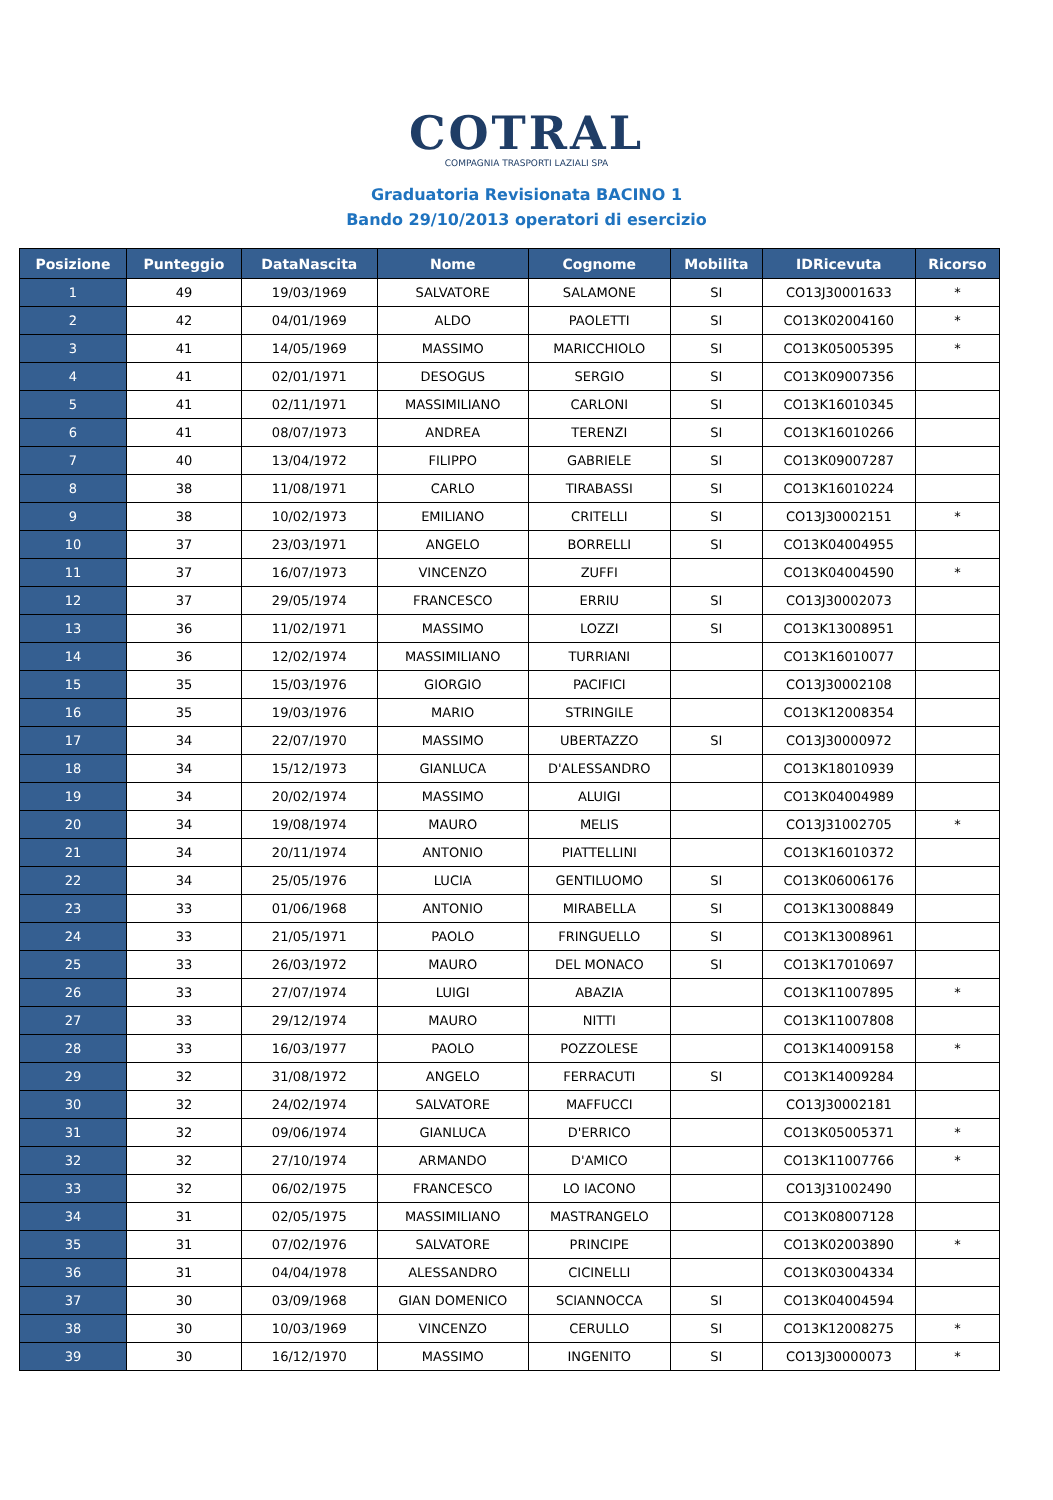COTRAL
COMPAGNIA TRASPORTI LAZIALI SPA
Graduatoria Revisionata BACINO 1
Bando 29/10/2013 operatori di esercizio
| Posizione | Punteggio | DataNascita | Nome | Cognome | Mobilita | IDRicevuta | Ricorso |
| --- | --- | --- | --- | --- | --- | --- | --- |
| 1 | 49 | 19/03/1969 | SALVATORE | SALAMONE | SI | CO13J30001633 | * |
| 2 | 42 | 04/01/1969 | ALDO | PAOLETTI | SI | CO13K02004160 | * |
| 3 | 41 | 14/05/1969 | MASSIMO | MARICCHIOLO | SI | CO13K05005395 | * |
| 4 | 41 | 02/01/1971 | DESOGUS | SERGIO | SI | CO13K09007356 | |
| 5 | 41 | 02/11/1971 | MASSIMILIANO | CARLONI | SI | CO13K16010345 | |
| 6 | 41 | 08/07/1973 | ANDREA | TERENZI | SI | CO13K16010266 | |
| 7 | 40 | 13/04/1972 | FILIPPO | GABRIELE | SI | CO13K09007287 | |
| 8 | 38 | 11/08/1971 | CARLO | TIRABASSI | SI | CO13K16010224 | |
| 9 | 38 | 10/02/1973 | EMILIANO | CRITELLI | SI | CO13J30002151 | * |
| 10 | 37 | 23/03/1971 | ANGELO | BORRELLI | SI | CO13K04004955 | |
| 11 | 37 | 16/07/1973 | VINCENZO | ZUFFI | | CO13K04004590 | * |
| 12 | 37 | 29/05/1974 | FRANCESCO | ERRIU | SI | CO13J30002073 | |
| 13 | 36 | 11/02/1971 | MASSIMO | LOZZI | SI | CO13K13008951 | |
| 14 | 36 | 12/02/1974 | MASSIMILIANO | TURRIANI | | CO13K16010077 | |
| 15 | 35 | 15/03/1976 | GIORGIO | PACIFICI | | CO13J30002108 | |
| 16 | 35 | 19/03/1976 | MARIO | STRINGILE | | CO13K12008354 | |
| 17 | 34 | 22/07/1970 | MASSIMO | UBERTAZZO | SI | CO13J30000972 | |
| 18 | 34 | 15/12/1973 | GIANLUCA | D'ALESSANDRO | | CO13K18010939 | |
| 19 | 34 | 20/02/1974 | MASSIMO | ALUIGI | | CO13K04004989 | |
| 20 | 34 | 19/08/1974 | MAURO | MELIS | | CO13J31002705 | * |
| 21 | 34 | 20/11/1974 | ANTONIO | PIATTELLINI | | CO13K16010372 | |
| 22 | 34 | 25/05/1976 | LUCIA | GENTILUOMO | SI | CO13K06006176 | |
| 23 | 33 | 01/06/1968 | ANTONIO | MIRABELLA | SI | CO13K13008849 | |
| 24 | 33 | 21/05/1971 | PAOLO | FRINGUELLO | SI | CO13K13008961 | |
| 25 | 33 | 26/03/1972 | MAURO | DEL MONACO | SI | CO13K17010697 | |
| 26 | 33 | 27/07/1974 | LUIGI | ABAZIA | | CO13K11007895 | * |
| 27 | 33 | 29/12/1974 | MAURO | NITTI | | CO13K11007808 | |
| 28 | 33 | 16/03/1977 | PAOLO | POZZOLESE | | CO13K14009158 | * |
| 29 | 32 | 31/08/1972 | ANGELO | FERRACUTI | SI | CO13K14009284 | |
| 30 | 32 | 24/02/1974 | SALVATORE | MAFFUCCI | | CO13J30002181 | |
| 31 | 32 | 09/06/1974 | GIANLUCA | D'ERRICO | | CO13K05005371 | * |
| 32 | 32 | 27/10/1974 | ARMANDO | D'AMICO | | CO13K11007766 | * |
| 33 | 32 | 06/02/1975 | FRANCESCO | LO IACONO | | CO13J31002490 | |
| 34 | 31 | 02/05/1975 | MASSIMILIANO | MASTRANGELO | | CO13K08007128 | |
| 35 | 31 | 07/02/1976 | SALVATORE | PRINCIPE | | CO13K02003890 | * |
| 36 | 31 | 04/04/1978 | ALESSANDRO | CICINELLI | | CO13K03004334 | |
| 37 | 30 | 03/09/1968 | GIAN DOMENICO | SCIANNOCCA | SI | CO13K04004594 | |
| 38 | 30 | 10/03/1969 | VINCENZO | CERULLO | SI | CO13K12008275 | * |
| 39 | 30 | 16/12/1970 | MASSIMO | INGENITO | SI | CO13J30000073 | * |